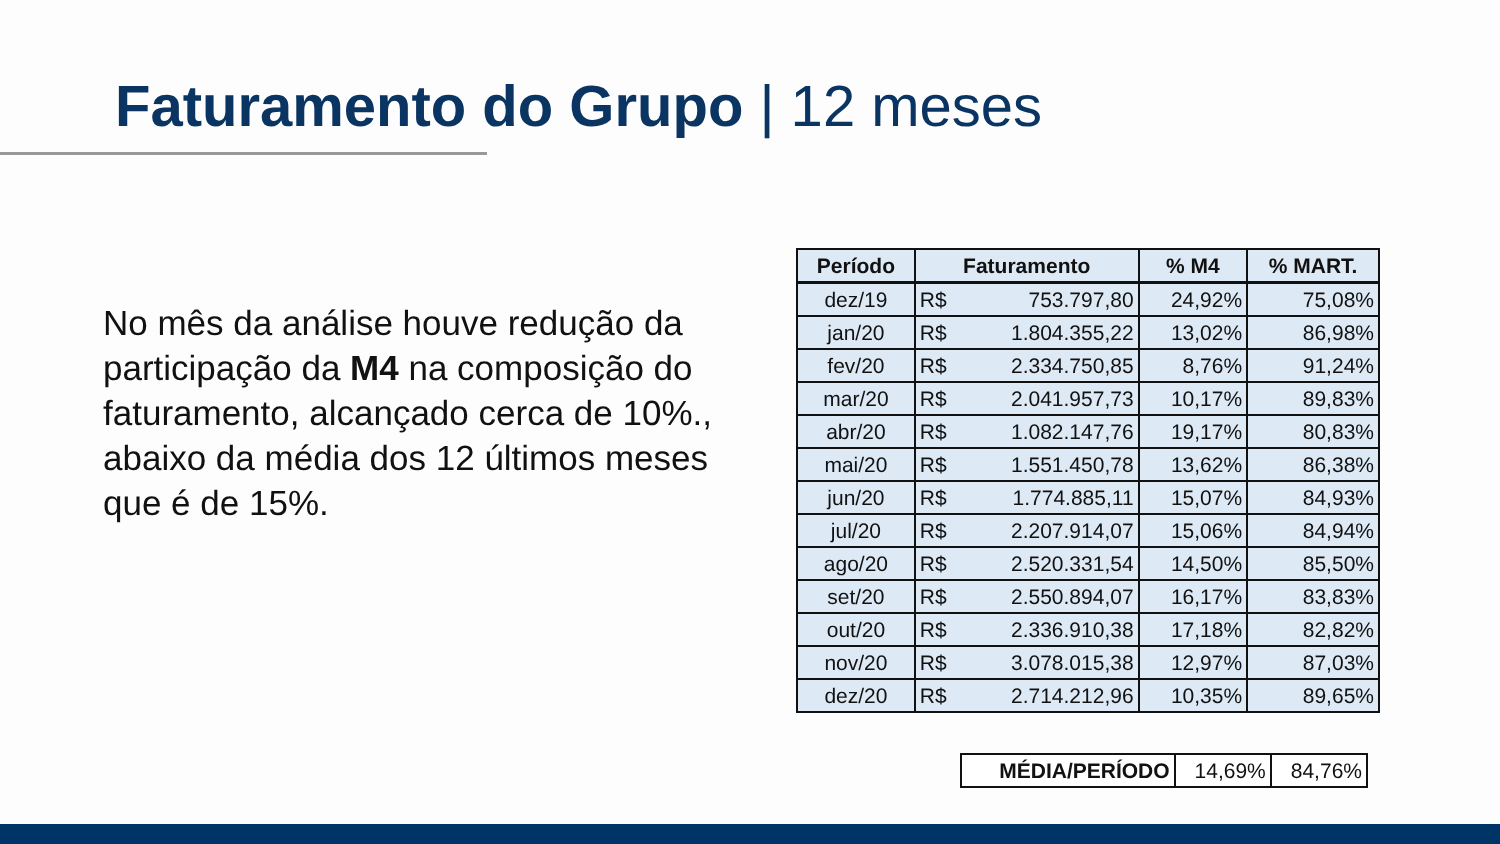Faturamento do Grupo | 12 meses
No mês da análise houve redução da participação da M4 na composição do faturamento, alcançado cerca de 10%., abaixo da média dos 12 últimos meses que é de 15%.
| Período | Faturamento | | % M4 | % MART. |
| --- | --- | --- | --- | --- |
| dez/19 | R$ | 753.797,80 | 24,92% | 75,08% |
| jan/20 | R$ | 1.804.355,22 | 13,02% | 86,98% |
| fev/20 | R$ | 2.334.750,85 | 8,76% | 91,24% |
| mar/20 | R$ | 2.041.957,73 | 10,17% | 89,83% |
| abr/20 | R$ | 1.082.147,76 | 19,17% | 80,83% |
| mai/20 | R$ | 1.551.450,78 | 13,62% | 86,38% |
| jun/20 | R$ | 1.774.885,11 | 15,07% | 84,93% |
| jul/20 | R$ | 2.207.914,07 | 15,06% | 84,94% |
| ago/20 | R$ | 2.520.331,54 | 14,50% | 85,50% |
| set/20 | R$ | 2.550.894,07 | 16,17% | 83,83% |
| out/20 | R$ | 2.336.910,38 | 17,18% | 82,82% |
| nov/20 | R$ | 3.078.015,38 | 12,97% | 87,03% |
| dez/20 | R$ | 2.714.212,96 | 10,35% | 89,65% |
| MÉDIA/PERÍODO | 14,69% | 84,76% |